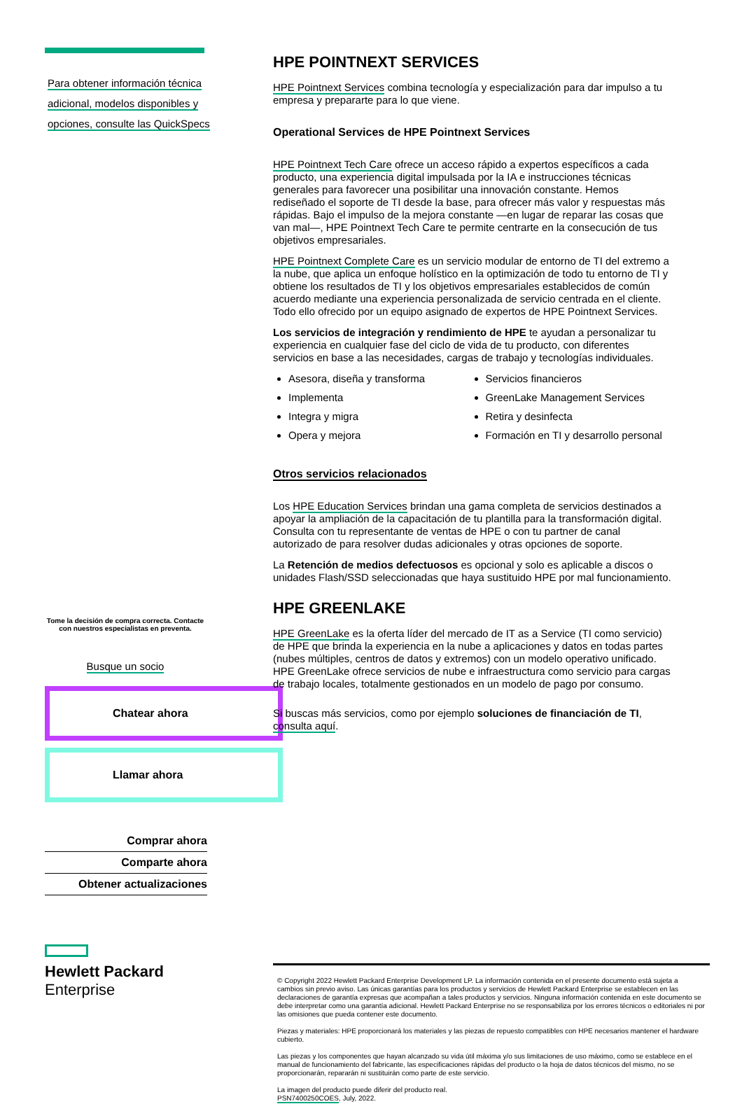Para obtener información técnica adicional, modelos disponibles y opciones, consulte las QuickSpecs
Tome la decisión de compra correcta. Contacte con nuestros especialistas en preventa.
Busque un socio
Chatear ahora
Llamar ahora
Comprar ahora
Comparte ahora
Obtener actualizaciones
Hewlett Packard
Enterprise
HPE POINTNEXT SERVICES
HPE Pointnext Services combina tecnología y especialización para dar impulso a tu empresa y prepararte para lo que viene.
Operational Services de HPE Pointnext Services
HPE Pointnext Tech Care ofrece un acceso rápido a expertos específicos a cada producto, una experiencia digital impulsada por la IA e instrucciones técnicas generales para favorecer una posibilitar una innovación constante. Hemos rediseñado el soporte de TI desde la base, para ofrecer más valor y respuestas más rápidas. Bajo el impulso de la mejora constante —en lugar de reparar las cosas que van mal—, HPE Pointnext Tech Care te permite centrarte en la consecución de tus objetivos empresariales.
HPE Pointnext Complete Care es un servicio modular de entorno de TI del extremo a la nube, que aplica un enfoque holístico en la optimización de todo tu entorno de TI y obtiene los resultados de TI y los objetivos empresariales establecidos de común acuerdo mediante una experiencia personalizada de servicio centrada en el cliente. Todo ello ofrecido por un equipo asignado de expertos de HPE Pointnext Services.
Los servicios de integración y rendimiento de HPE te ayudan a personalizar tu experiencia en cualquier fase del ciclo de vida de tu producto, con diferentes servicios en base a las necesidades, cargas de trabajo y tecnologías individuales.
Asesora, diseña y transforma
Implementa
Integra y migra
Opera y mejora
Servicios financieros
GreenLake Management Services
Retira y desinfecta
Formación en TI y desarrollo personal
Otros servicios relacionados
Los HPE Education Services brindan una gama completa de servicios destinados a apoyar la ampliación de la capacitación de tu plantilla para la transformación digital. Consulta con tu representante de ventas de HPE o con tu partner de canal autorizado de para resolver dudas adicionales y otras opciones de soporte.
La Retención de medios defectuosos es opcional y solo es aplicable a discos o unidades Flash/SSD seleccionadas que haya sustituido HPE por mal funcionamiento.
HPE GREENLAKE
HPE GreenLake es la oferta líder del mercado de IT as a Service (TI como servicio) de HPE que brinda la experiencia en la nube a aplicaciones y datos en todas partes (nubes múltiples, centros de datos y extremos) con un modelo operativo unificado. HPE GreenLake ofrece servicios de nube e infraestructura como servicio para cargas de trabajo locales, totalmente gestionados en un modelo de pago por consumo.
Si buscas más servicios, como por ejemplo soluciones de financiación de TI, consulta aquí.
© Copyright 2022 Hewlett Packard Enterprise Development LP. La información contenida en el presente documento está sujeta a cambios sin previo aviso. Las únicas garantías para los productos y servicios de Hewlett Packard Enterprise se establecen en las declaraciones de garantía expresas que acompañan a tales productos y servicios. Ninguna información contenida en este documento se debe interpretar como una garantía adicional. Hewlett Packard Enterprise no se responsabiliza por los errores técnicos o editoriales ni por las omisiones que pueda contener este documento.
Piezas y materiales: HPE proporcionará los materiales y las piezas de repuesto compatibles con HPE necesarios mantener el hardware cubierto.
Las piezas y los componentes que hayan alcanzado su vida útil máxima y/o sus limitaciones de uso máximo, como se establece en el manual de funcionamiento del fabricante, las especificaciones rápidas del producto o la hoja de datos técnicos del mismo, no se proporcionarán, repararán ni sustituirán como parte de este servicio.
La imagen del producto puede diferir del producto real.
PSN7400250COES, July, 2022.